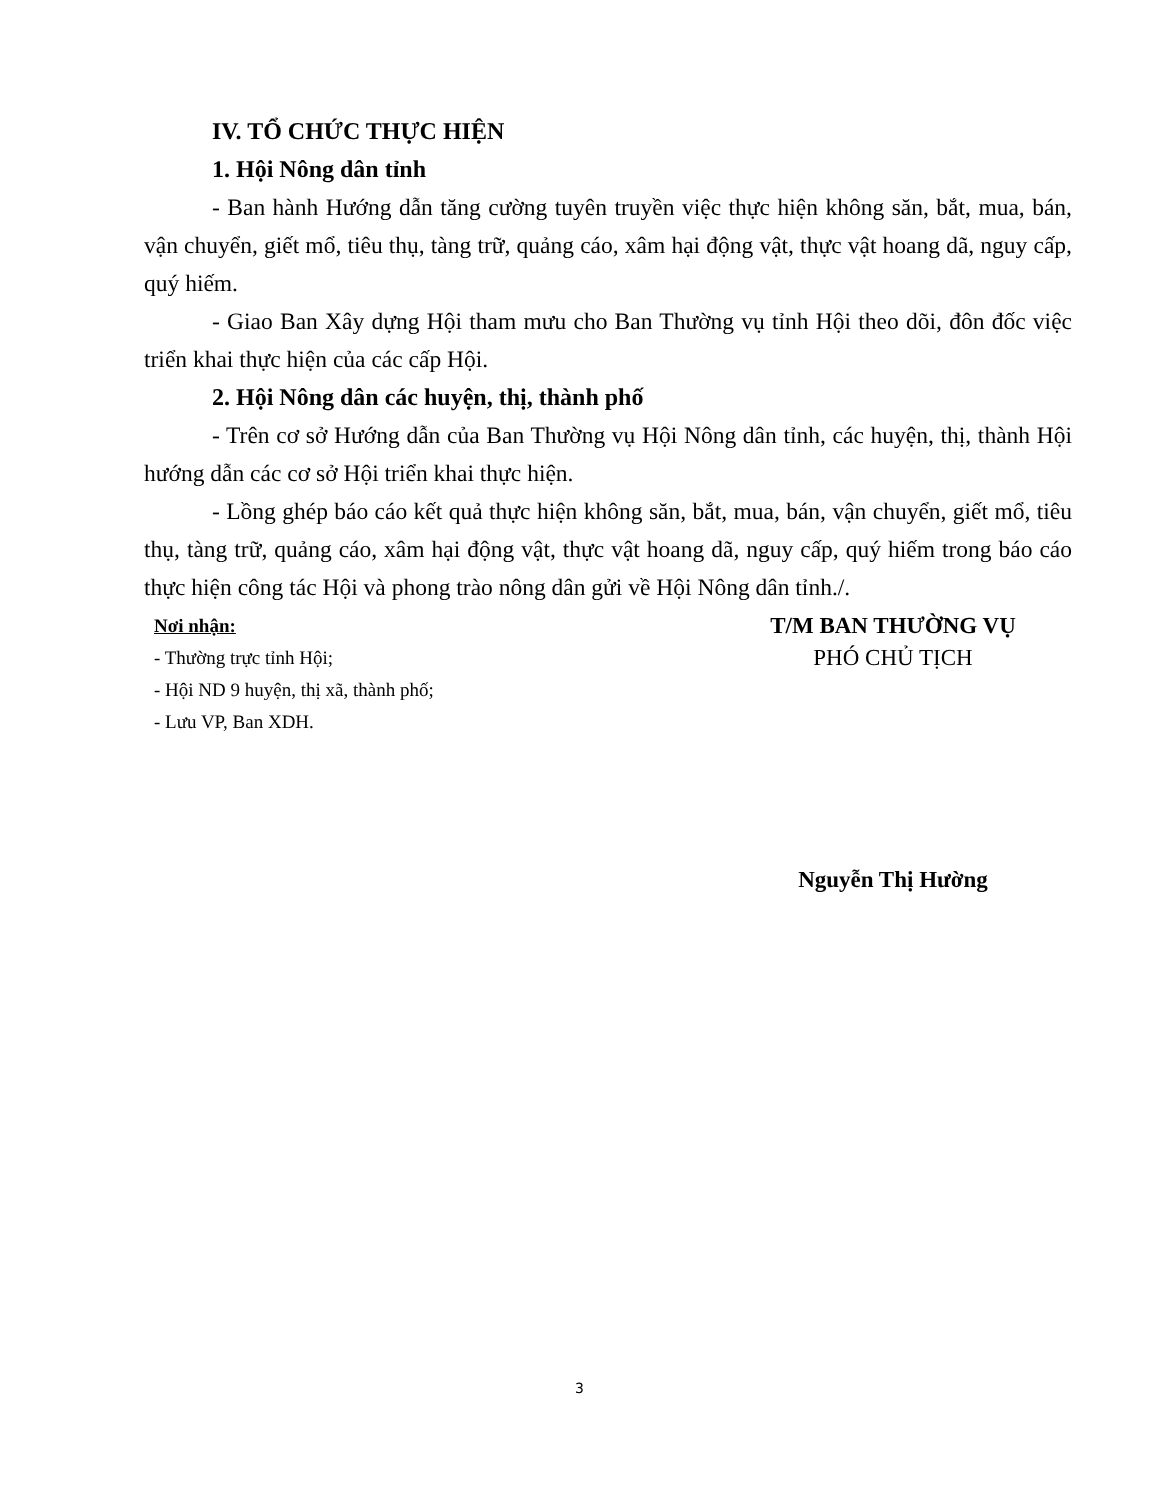IV. TỔ CHỨC THỰC HIỆN
1. Hội Nông dân tỉnh
- Ban hành Hướng dẫn tăng cường tuyên truyền việc thực hiện không săn, bắt, mua, bán, vận chuyển, giết mổ, tiêu thụ, tàng trữ, quảng cáo, xâm hại động vật, thực vật hoang dã, nguy cấp, quý hiếm.
- Giao Ban Xây dựng Hội tham mưu cho Ban Thường vụ tỉnh Hội theo dõi, đôn đốc việc triển khai thực hiện của các cấp Hội.
2. Hội Nông dân các huyện, thị, thành phố
- Trên cơ sở Hướng dẫn của Ban Thường vụ Hội Nông dân tỉnh, các huyện, thị, thành Hội hướng dẫn các cơ sở Hội triển khai thực hiện.
- Lồng ghép báo cáo kết quả thực hiện không săn, bắt, mua, bán, vận chuyển, giết mổ, tiêu thụ, tàng trữ, quảng cáo, xâm hại động vật, thực vật hoang dã, nguy cấp, quý hiếm trong báo cáo thực hiện công tác Hội và phong trào nông dân gửi về Hội Nông dân tỉnh./.
Nơi nhận:
- Thường trực tỉnh Hội;
- Hội ND 9 huyện, thị xã, thành phố;
- Lưu VP, Ban XDH.
T/M BAN THƯỜNG VỤ
PHÓ CHỦ TỊCH
Nguyễn Thị Hường
3